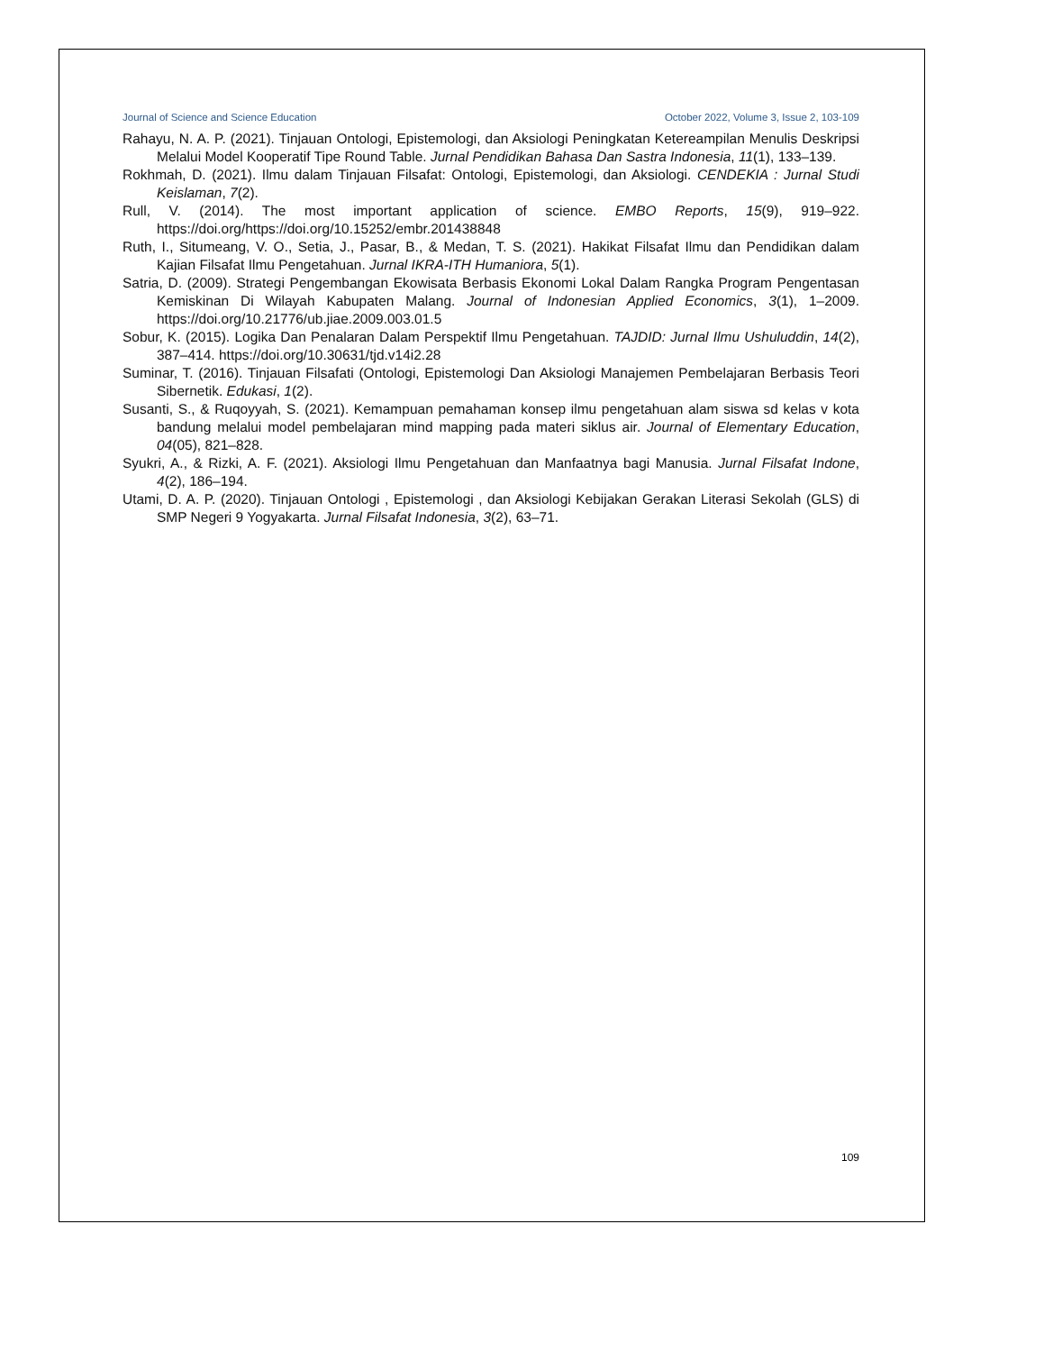Journal of Science and Science Education October 2022, Volume 3, Issue 2, 103-109
Rahayu, N. A. P. (2021). Tinjauan Ontologi, Epistemologi, dan Aksiologi Peningkatan Ketereampilan Menulis Deskripsi Melalui Model Kooperatif Tipe Round Table. Jurnal Pendidikan Bahasa Dan Sastra Indonesia, 11(1), 133–139.
Rokhmah, D. (2021). Ilmu dalam Tinjauan Filsafat: Ontologi, Epistemologi, dan Aksiologi. CENDEKIA : Jurnal Studi Keislaman, 7(2).
Rull, V. (2014). The most important application of science. EMBO Reports, 15(9), 919–922. https://doi.org/https://doi.org/10.15252/embr.201438848
Ruth, I., Situmeang, V. O., Setia, J., Pasar, B., & Medan, T. S. (2021). Hakikat Filsafat Ilmu dan Pendidikan dalam Kajian Filsafat Ilmu Pengetahuan. Jurnal IKRA-ITH Humaniora, 5(1).
Satria, D. (2009). Strategi Pengembangan Ekowisata Berbasis Ekonomi Lokal Dalam Rangka Program Pengentasan Kemiskinan Di Wilayah Kabupaten Malang. Journal of Indonesian Applied Economics, 3(1), 1–2009. https://doi.org/10.21776/ub.jiae.2009.003.01.5
Sobur, K. (2015). Logika Dan Penalaran Dalam Perspektif Ilmu Pengetahuan. TAJDID: Jurnal Ilmu Ushuluddin, 14(2), 387–414. https://doi.org/10.30631/tjd.v14i2.28
Suminar, T. (2016). Tinjauan Filsafati (Ontologi, Epistemologi Dan Aksiologi Manajemen Pembelajaran Berbasis Teori Sibernetik. Edukasi, 1(2).
Susanti, S., & Ruqoyyah, S. (2021). Kemampuan pemahaman konsep ilmu pengetahuan alam siswa sd kelas v kota bandung melalui model pembelajaran mind mapping pada materi siklus air. Journal of Elementary Education, 04(05), 821–828.
Syukri, A., & Rizki, A. F. (2021). Aksiologi Ilmu Pengetahuan dan Manfaatnya bagi Manusia. Jurnal Filsafat Indone, 4(2), 186–194.
Utami, D. A. P. (2020). Tinjauan Ontologi , Epistemologi , dan Aksiologi Kebijakan Gerakan Literasi Sekolah (GLS) di SMP Negeri 9 Yogyakarta. Jurnal Filsafat Indonesia, 3(2), 63–71.
109